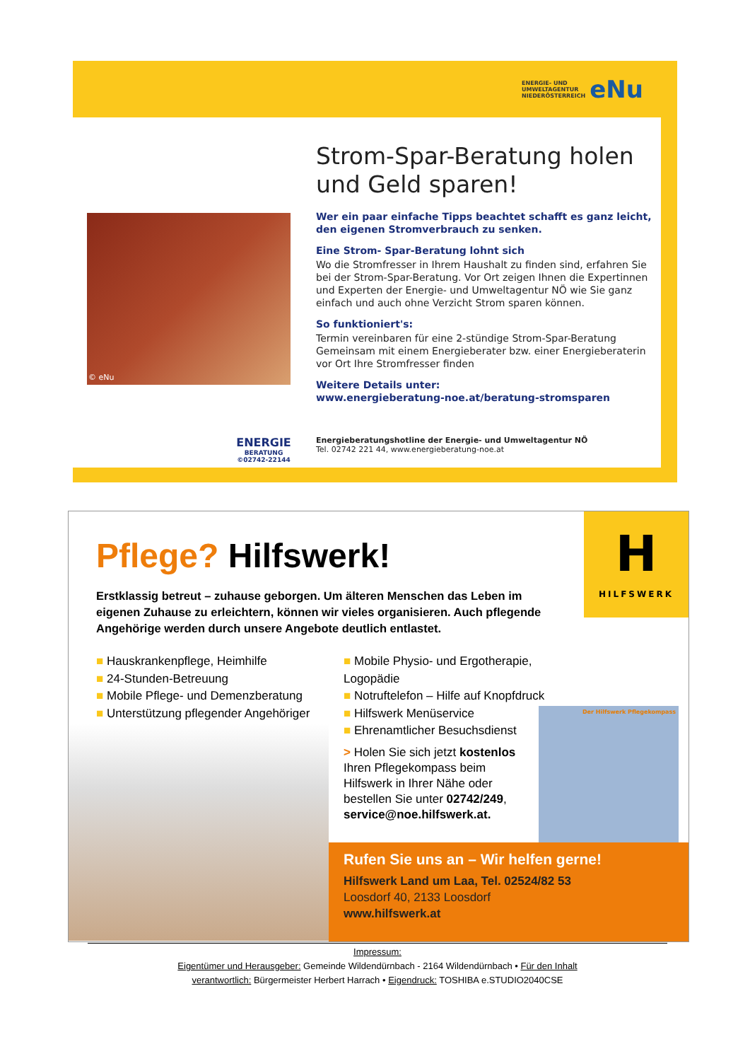ENERGIE- UND
UMWELTAGENTUR
NIEDERÖSTERREICH eNu
© eNu
Strom-Spar-Beratung holen und Geld sparen!
Wer ein paar einfache Tipps beachtet schafft es ganz leicht, den eigenen Stromverbrauch zu senken.
Eine Strom- Spar-Beratung lohnt sich
Wo die Stromfresser in Ihrem Haushalt zu finden sind, erfahren Sie bei der Strom-Spar-Beratung. Vor Ort zeigen Ihnen die Expertinnen und Experten der Energie- und Umweltagentur NÖ wie Sie ganz einfach und auch ohne Verzicht Strom sparen können.
So funktioniert's:
Termin vereinbaren für eine 2-stündige Strom-Spar-Beratung
Gemeinsam mit einem Energieberater bzw. einer Energieberaterin vor Ort Ihre Stromfresser finden
Weitere Details unter:
www.energieberatung-noe.at/beratung-stromsparen
ENERGIE
BERATUNG
©02742-22144
Energieberatungshotline der Energie- und Umweltagentur NÖ
Tel. 02742 221 44, www.energieberatung-noe.at
H
HILFSWERK
Pflege? Hilfswerk!
Erstklassig betreut – zuhause geborgen. Um älteren Menschen das Leben im eigenen Zuhause zu erleichtern, können wir vieles organisieren. Auch pflegende Angehörige werden durch unsere Angebote deutlich entlastet.
■ Hauskrankenpflege, Heimhilfe
■ 24-Stunden-Betreuung
■ Mobile Pflege- und Demenzberatung
■ Unterstützung pflegender Angehöriger
■ Mobile Physio- und Ergotherapie, Logopädie
■ Notruftelefon – Hilfe auf Knopfdruck
■ Hilfswerk Menüservice
■ Ehrenamtlicher Besuchsdienst
> Holen Sie sich jetzt kostenlos Ihren Pflegekompass beim Hilfswerk in Ihrer Nähe oder bestellen Sie unter 02742/249, service@noe.hilfswerk.at.
Der Hilfswerk Pflegekompass
Rufen Sie uns an – Wir helfen gerne!
Hilfswerk Land um Laa, Tel. 02524/82 53
Loosdorf 40, 2133 Loosdorf
www.hilfswerk.at
Impressum:
Eigentümer und Herausgeber: Gemeinde Wildendürnbach - 2164 Wildendürnbach • Für den Inhalt
verantwortlich: Bürgermeister Herbert Harrach • Eigendruck: TOSHIBA e.STUDIO2040CSE